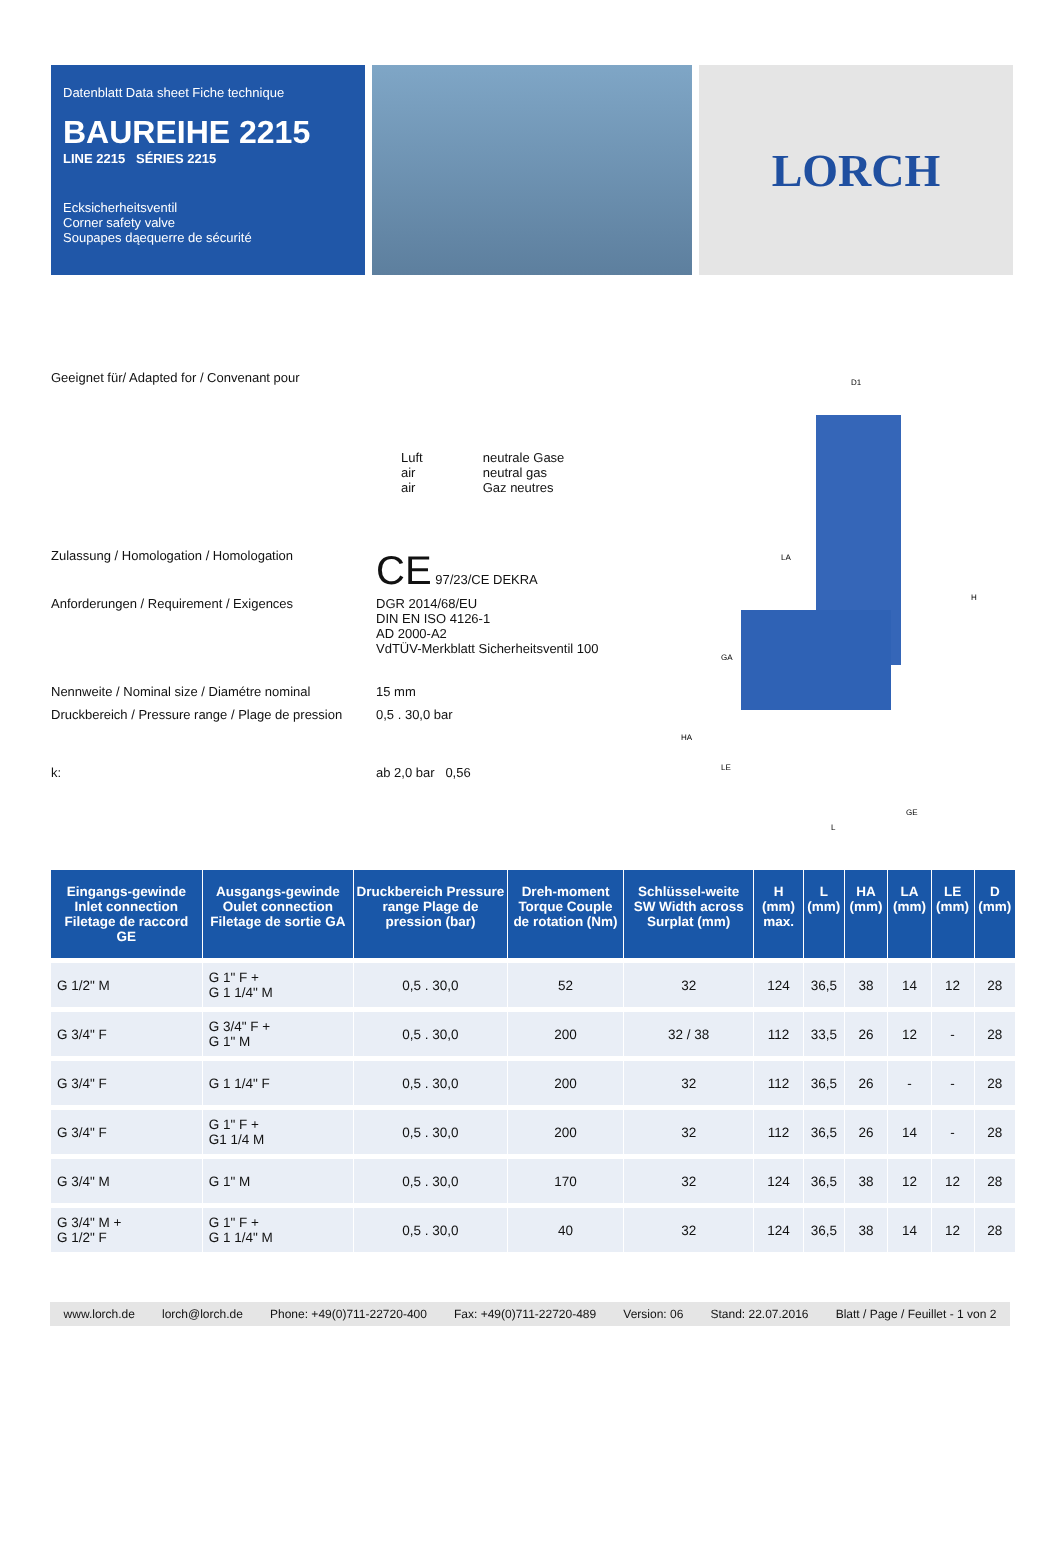Datenblatt Data sheet Fiche technique
BAUREIHE 2215
LINE 2215 SÉRIES 2215
Ecksicherheitsventil
Corner safety valve
Soupapes dąequerre de sécurité
LORCH
Geeignet für/ Adapted for / Convenant pour
Luft
air
air
neutrale Gase
neutral gas
Gaz neutres
Zulassung / Homologation / Homologation
CE 97/23/CE DEKRA
Anforderungen / Requirement / Exigences DGR 2014/68/EU
DIN EN ISO 4126-1
AD 2000-A2
VdTÜV-Merkblatt Sicherheitsventil 100
Nennweite / Nominal size / Diamétre nominal
15 mm
Druckbereich / Pressure range / Plage de pression
0,5 . 30,0 bar
k: ab 2,0 bar 0,56
D1
LA
L
GE
H
HA
GA
LE
| Eingangs-gewinde Inlet connection Filetage de raccord GE | Ausgangs-gewinde Oulet connection Filetage de sortie GA | Druckbereich Pressure range Plage de pression (bar) | Dreh-moment Torque Couple de rotation (Nm) | Schlüssel-weite SW Width across Surplat (mm) | H (mm) max. | L (mm) | HA (mm) | LA (mm) | LE (mm) | D (mm) |
| --- | --- | --- | --- | --- | --- | --- | --- | --- | --- | --- |
| G 1/2" M | G 1" F + G 1 1/4" M | 0,5 . 30,0 | 52 | 32 | 124 | 36,5 | 38 | 14 | 12 | 28 |
| G 3/4" F | G 3/4" F + G 1" M | 0,5 . 30,0 | 200 | 32 / 38 | 112 | 33,5 | 26 | 12 | - | 28 |
| G 3/4" F | G 1 1/4" F | 0,5 . 30,0 | 200 | 32 | 112 | 36,5 | 26 | - | - | 28 |
| G 3/4" F | G 1" F + G1 1/4 M | 0,5 . 30,0 | 200 | 32 | 112 | 36,5 | 26 | 14 | - | 28 |
| G 3/4" M | G 1" M | 0,5 . 30,0 | 170 | 32 | 124 | 36,5 | 38 | 12 | 12 | 28 |
| G 3/4" M + G 1/2" F | G 1" F + G 1 1/4" M | 0,5 . 30,0 | 40 | 32 | 124 | 36,5 | 38 | 14 | 12 | 28 |
www.lorch.de lorch@lorch.de Phone: +49(0)711-22720-400 Fax: +49(0)711-22720-489 Version: 06 Stand: 22.07.2016 Blatt / Page / Feuillet - 1 von 2